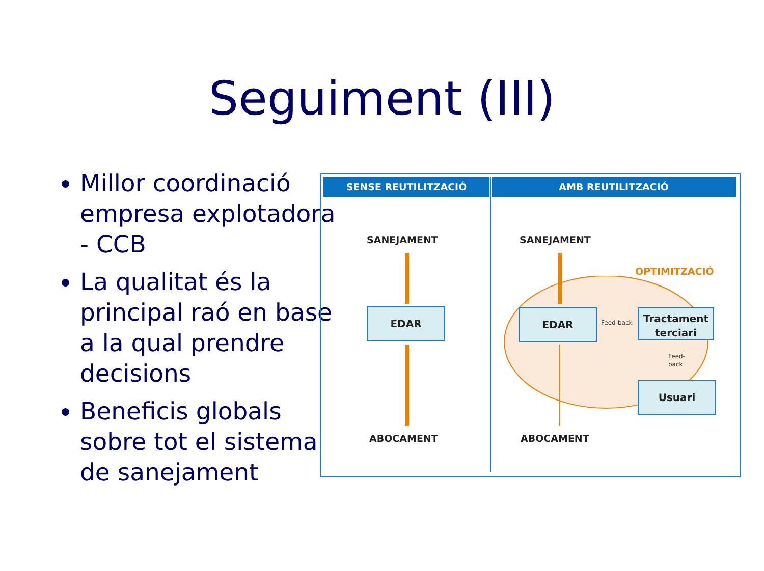Seguiment (III)
Millor coordinació empresa explotadora - CCB
La qualitat és la principal raó en base a la qual prendre decisions
Beneficis globals sobre tot el sistema de sanejament
SENSE REUTILITZACIÓ AMB REUTILITZACIÓ
SANEJAMENT
EDAR
ABOCAMENT
SANEJAMENT
OPTIMITZACIÓ
EDAR
Feed-back
Tractament terciari
Feed-
back
Usuari
ABOCAMENT